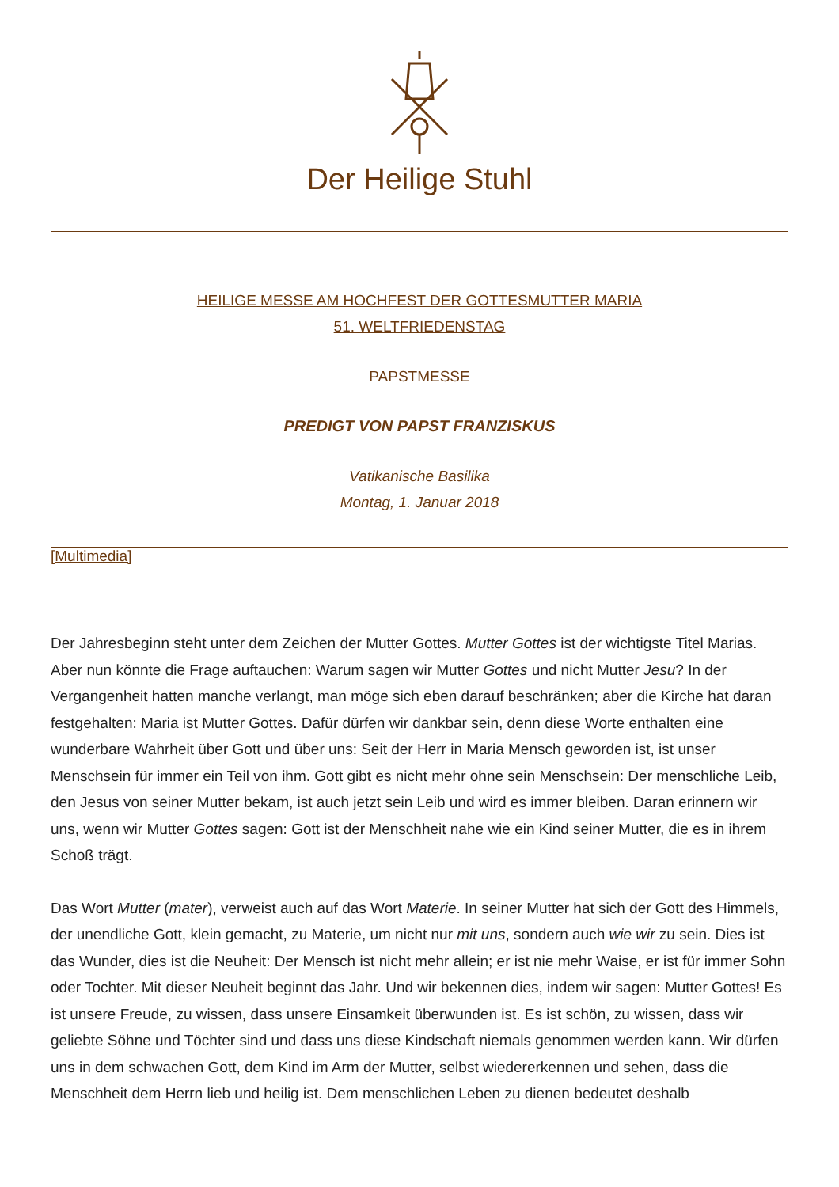Der Heilige Stuhl
HEILIGE MESSE AM HOCHFEST DER GOTTESMUTTER MARIA
51. WELTFRIEDENSTAG
PAPSTMESSE
PREDIGT VON PAPST FRANZISKUS
Vatikanische Basilika
Montag, 1. Januar 2018
[Multimedia]
Der Jahresbeginn steht unter dem Zeichen der Mutter Gottes. Mutter Gottes ist der wichtigste Titel Marias. Aber nun könnte die Frage auftauchen: Warum sagen wir Mutter Gottes und nicht Mutter Jesu? In der Vergangenheit hatten manche verlangt, man möge sich eben darauf beschränken; aber die Kirche hat daran festgehalten: Maria ist Mutter Gottes. Dafür dürfen wir dankbar sein, denn diese Worte enthalten eine wunderbare Wahrheit über Gott und über uns: Seit der Herr in Maria Mensch geworden ist, ist unser Menschsein für immer ein Teil von ihm. Gott gibt es nicht mehr ohne sein Menschsein: Der menschliche Leib, den Jesus von seiner Mutter bekam, ist auch jetzt sein Leib und wird es immer bleiben. Daran erinnern wir uns, wenn wir Mutter Gottes sagen: Gott ist der Menschheit nahe wie ein Kind seiner Mutter, die es in ihrem Schoß trägt.
Das Wort Mutter (mater), verweist auch auf das Wort Materie. In seiner Mutter hat sich der Gott des Himmels, der unendliche Gott, klein gemacht, zu Materie, um nicht nur mit uns, sondern auch wie wir zu sein. Dies ist das Wunder, dies ist die Neuheit: Der Mensch ist nicht mehr allein; er ist nie mehr Waise, er ist für immer Sohn oder Tochter. Mit dieser Neuheit beginnt das Jahr. Und wir bekennen dies, indem wir sagen: Mutter Gottes! Es ist unsere Freude, zu wissen, dass unsere Einsamkeit überwunden ist. Es ist schön, zu wissen, dass wir geliebte Söhne und Töchter sind und dass uns diese Kindschaft niemals genommen werden kann. Wir dürfen uns in dem schwachen Gott, dem Kind im Arm der Mutter, selbst wiedererkennen und sehen, dass die Menschheit dem Herrn lieb und heilig ist. Dem menschlichen Leben zu dienen bedeutet deshalb